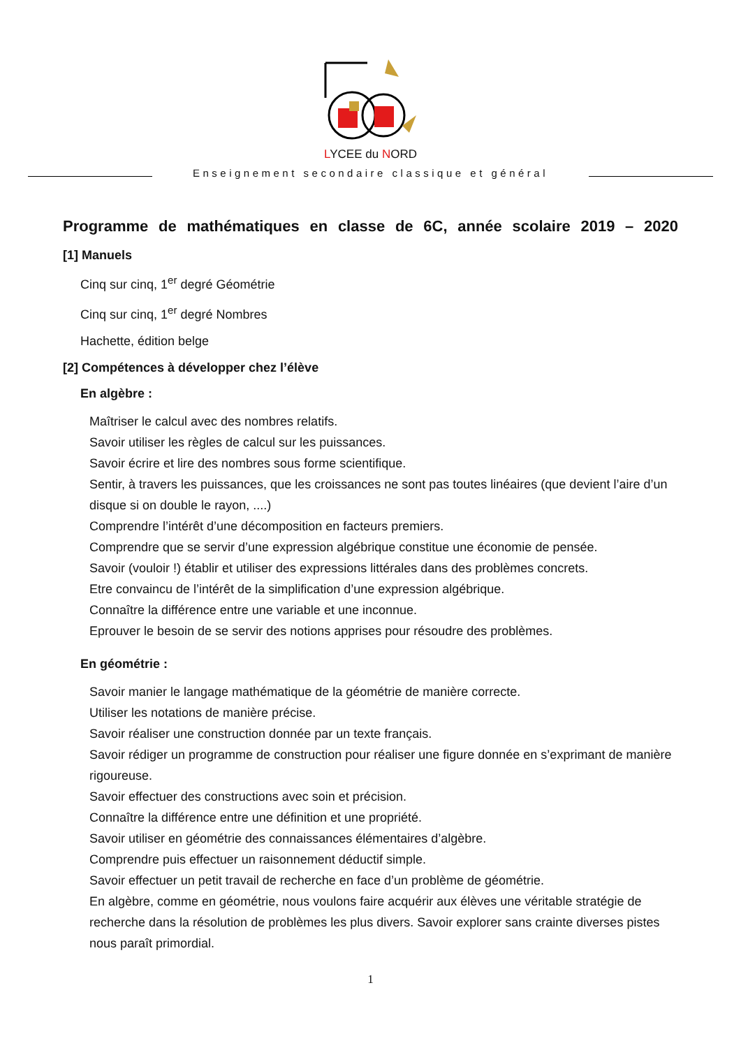LYCEE du NORD
Enseignement secondaire classique et général
Programme de mathématiques en classe de 6C, année scolaire 2019 – 2020
[1] Manuels
Cinq sur cinq, 1<sup>er</sup> degré Géométrie
Cinq sur cinq, 1<sup>er</sup> degré Nombres
Hachette, édition belge
[2] Compétences à développer chez l’élève
En algèbre :
Maîtriser le calcul avec des nombres relatifs.
Savoir utiliser les règles de calcul sur les puissances.
Savoir écrire et lire des nombres sous forme scientifique.
Sentir, à travers les puissances, que les croissances ne sont pas toutes linéaires (que devient l’aire d’un disque si on double le rayon, ....)
Comprendre l’intérêt d’une décomposition en facteurs premiers.
Comprendre que se servir d’une expression algébrique constitue une économie de pensée.
Savoir (vouloir !) établir et utiliser des expressions littérales dans des problèmes concrets.
Etre convaincu de l’intérêt de la simplification d’une expression algébrique.
Connaître la différence entre une variable et une inconnue.
Eprouver le besoin de se servir des notions apprises pour résoudre des problèmes.
En géométrie :
Savoir manier le langage mathématique de la géométrie de manière correcte.
Utiliser les notations de manière précise.
Savoir réaliser une construction donnée par un texte français.
Savoir rédiger un programme de construction pour réaliser une figure donnée en s’exprimant de manière rigoureuse.
Savoir effectuer des constructions avec soin et précision.
Connaître la différence entre une définition et une propriété.
Savoir utiliser en géométrie des connaissances élémentaires d’algèbre.
Comprendre puis effectuer un raisonnement déductif simple.
Savoir effectuer un petit travail de recherche en face d’un problème de géométrie.
En algèbre, comme en géométrie, nous voulons faire acquérir aux élèves une véritable stratégie de recherche dans la résolution de problèmes les plus divers. Savoir explorer sans crainte diverses pistes nous paraît primordial.
1